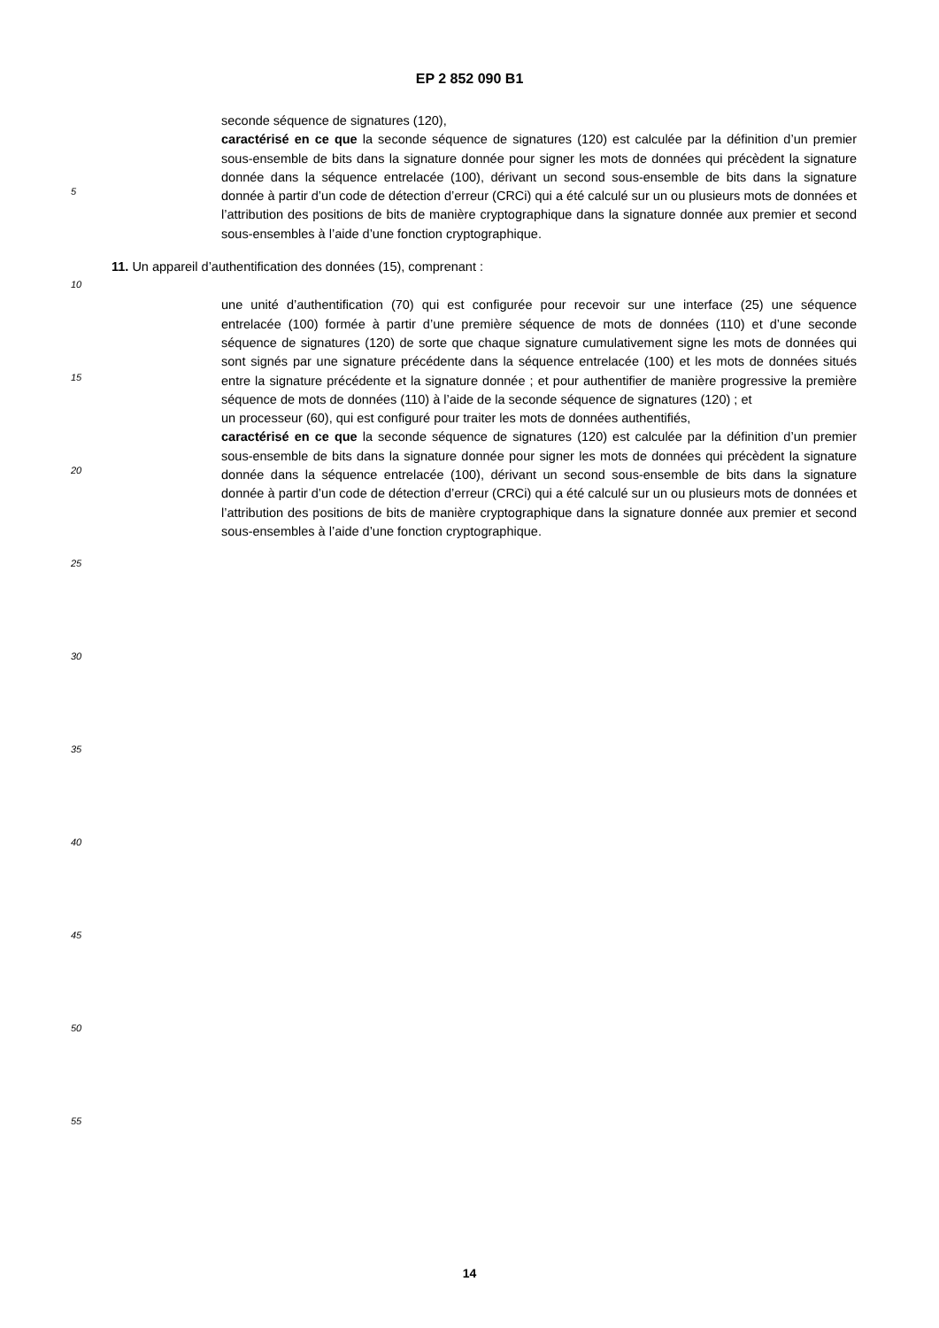EP 2 852 090 B1
seconde séquence de signatures (120),
caractérisé en ce que la seconde séquence de signatures (120) est calculée par la définition d’un premier sous-ensemble de bits dans la signature donnée pour signer les mots de données qui précèdent la signature donnée dans la séquence entrelacée (100), dérivant un second sous-ensemble de bits dans la signature donnée à partir d’un code de détection d’erreur (CRCi) qui a été calculé sur un ou plusieurs mots de données et l’attribution des positions de bits de manière cryptographique dans la signature donnée aux premier et second sous-ensembles à l’aide d’une fonction cryptographique.
11. Un appareil d’authentification des données (15), comprenant :
une unité d’authentification (70) qui est configurée pour recevoir sur une interface (25) une séquence entrelacée (100) formée à partir d’une première séquence de mots de données (110) et d’une seconde séquence de signatures (120) de sorte que chaque signature cumulativement signe les mots de données qui sont signés par une signature précédente dans la séquence entrelacée (100) et les mots de données situés entre la signature précédente et la signature donnée ; et pour authentifier de manière progressive la première séquence de mots de données (110) à l’aide de la seconde séquence de signatures (120) ; et
un processeur (60), qui est configuré pour traiter les mots de données authentifiés,
caractérisé en ce que la seconde séquence de signatures (120) est calculée par la définition d’un premier sous-ensemble de bits dans la signature donnée pour signer les mots de données qui précèdent la signature donnée dans la séquence entrelacée (100), dérivant un second sous-ensemble de bits dans la signature donnée à partir d’un code de détection d’erreur (CRCi) qui a été calculé sur un ou plusieurs mots de données et l’attribution des positions de bits de manière cryptographique dans la signature donnée aux premier et second sous-ensembles à l’aide d’une fonction cryptographique.
5
10
15
20
25
30
35
40
45
50
55
14